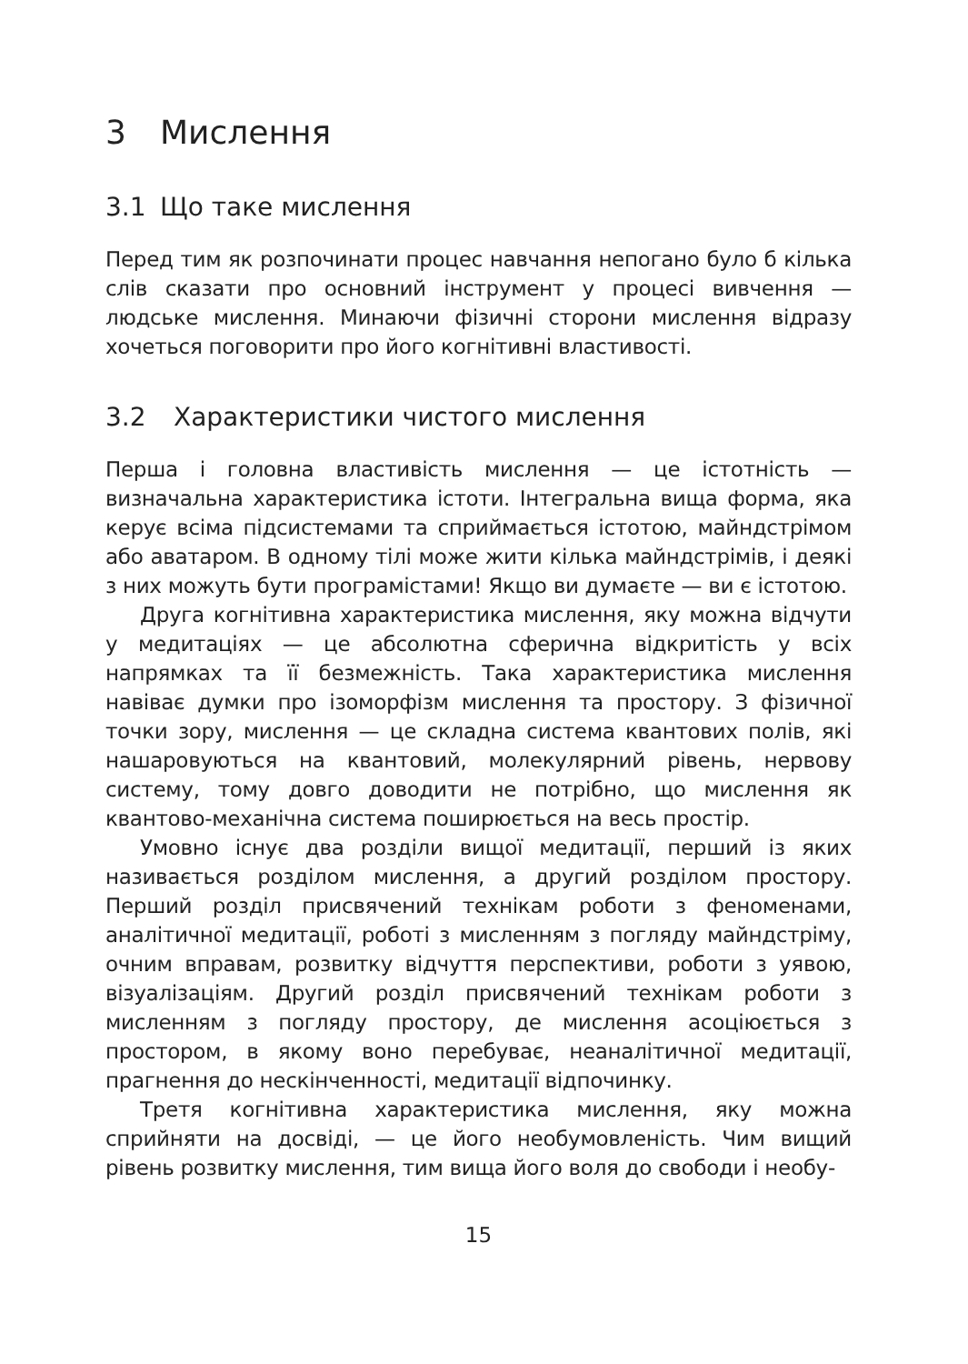3 Мислення
3.1 Що таке мислення
Перед тим як розпочинати процес навчання непогано було б кілька слів сказати про основний інструмент у процесі вивчення — людське мислення. Минаючи фізичні сторони мислення відразу хочеться поговорити про його когнітивні властивості.
3.2 Характеристики чистого мислення
Перша і головна властивість мислення — це істотність — визначальна характеристика істоти. Інтегральна вища форма, яка керує всіма підсистемами та сприймається істотою, майндстрімом або аватаром. В одному тілі може жити кілька майндстрімів, і деякі з них можуть бути програмістами! Якщо ви думаєте — ви є істотою.
Друга когнітивна характеристика мислення, яку можна відчути у медитаціях — це абсолютна сферична відкритість у всіх напрямках та її безмежність. Така характеристика мислення навіває думки про ізоморфізм мислення та простору. З фізичної точки зору, мислення — це складна система квантових полів, які нашаровуються на квантовий, молекулярний рівень, нервову систему, тому довго доводити не потрібно, що мислення як квантово-механічна система поширюється на весь простір.
Умовно існує два розділи вищої медитації, перший із яких називається розділом мислення, а другий розділом простору. Перший розділ присвячений технікам роботи з феноменами, аналітичної медитації, роботі з мисленням з погляду майндстріму, очним вправам, розвитку відчуття перспективи, роботи з уявою, візуалізаціям. Другий розділ присвячений технікам роботи з мисленням з погляду простору, де мислення асоціюється з простором, в якому воно перебуває, неаналітичної медитації, прагнення до нескінченності, медитації відпочинку.
Третя когнітивна характеристика мислення, яку можна сприйняти на досвіді, — це його необумовленість. Чим вищий рівень розвитку мислення, тим вища його воля до свободи і необу-
15